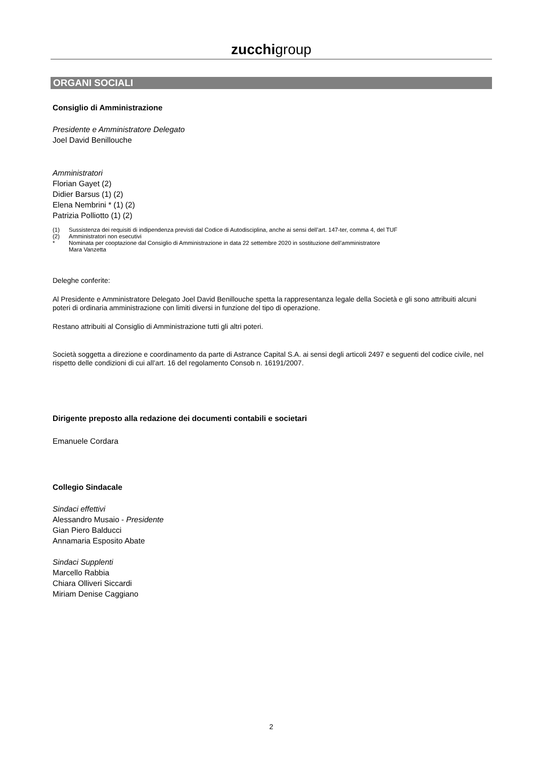zucchigroup
ORGANI SOCIALI
Consiglio di Amministrazione
Presidente e Amministratore Delegato
Joel David Benillouche
Amministratori
Florian Gayet (2)
Didier Barsus (1) (2)
Elena Nembrini * (1) (2)
Patrizia Polliotto (1) (2)
(1) Sussistenza dei requisiti di indipendenza previsti dal Codice di Autodisciplina, anche ai sensi dell’art. 147-ter, comma 4, del TUF
(2) Amministratori non esecutivi
* Nominata per cooptazione dal Consiglio di Amministrazione in data 22 settembre 2020 in sostituzione dell’amministratore
Mara Vanzetta
Deleghe conferite:
Al Presidente e Amministratore Delegato Joel David Benillouche spetta la rappresentanza legale della Società e gli sono attribuiti alcuni poteri di ordinaria amministrazione con limiti diversi in funzione del tipo di operazione.
Restano attribuiti al Consiglio di Amministrazione tutti gli altri poteri.
Società soggetta a direzione e coordinamento da parte di Astrance Capital S.A. ai sensi degli articoli 2497 e seguenti del codice civile, nel rispetto delle condizioni di cui all’art. 16 del regolamento Consob n. 16191/2007.
Dirigente preposto alla redazione dei documenti contabili e societari
Emanuele Cordara
Collegio Sindacale
Sindaci effettivi
Alessandro Musaio - Presidente
Gian Piero Balducci
Annamaria Esposito Abate
Sindaci Supplenti
Marcello Rabbia
Chiara Olliveri Siccardi
Miriam Denise Caggiano
2